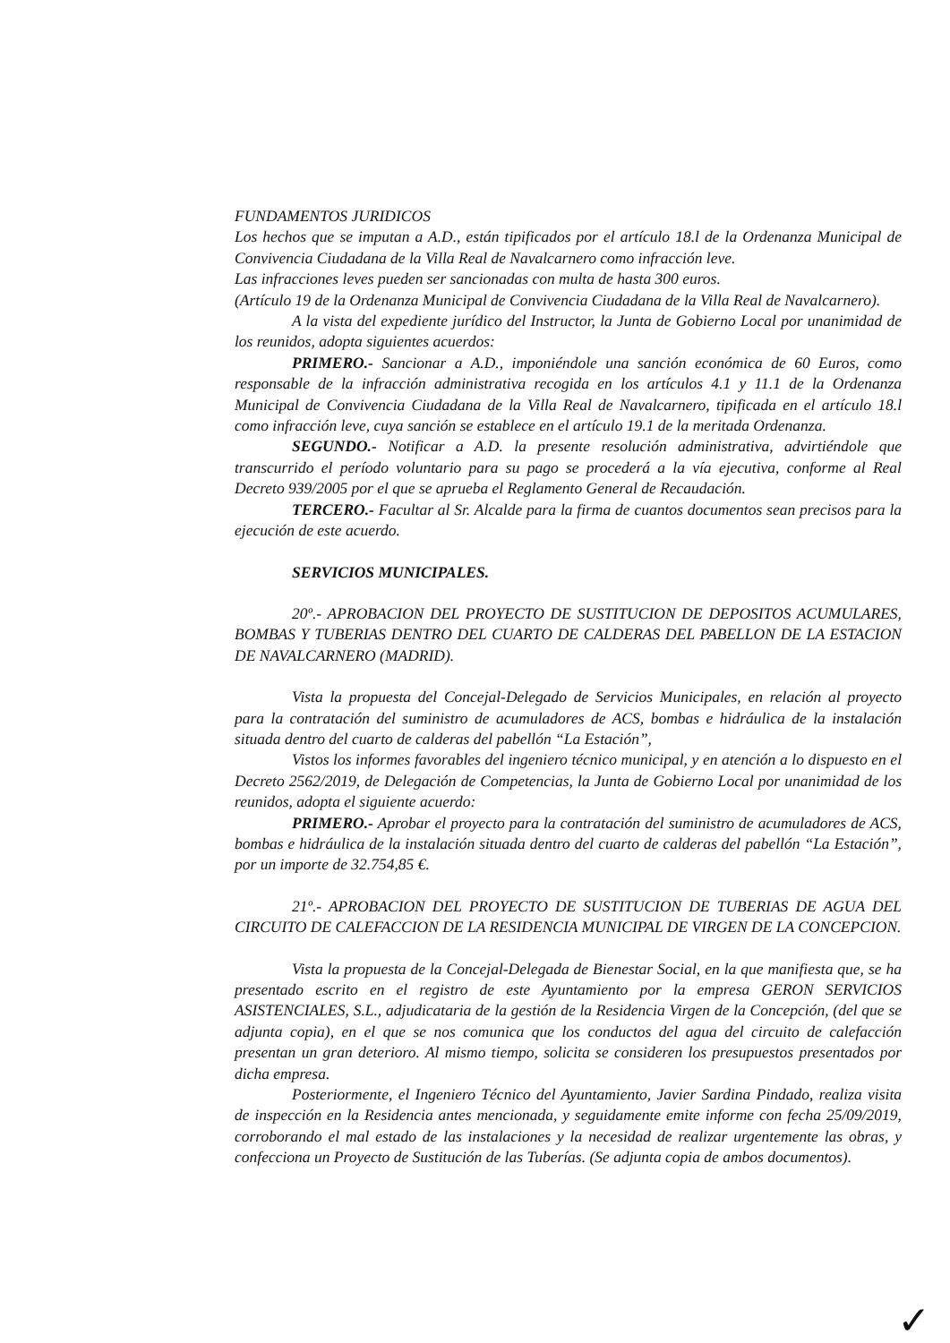FUNDAMENTOS JURIDICOS
Los hechos que se imputan a A.D., están tipificados por el artículo 18.l de la Ordenanza Municipal de Convivencia Ciudadana de la Villa Real de Navalcarnero como infracción leve.
Las infracciones leves pueden ser sancionadas con multa de hasta 300 euros.
(Artículo 19 de la Ordenanza Municipal de Convivencia Ciudadana de la Villa Real de Navalcarnero).
A la vista del expediente jurídico del Instructor, la Junta de Gobierno Local por unanimidad de los reunidos, adopta siguientes acuerdos:
PRIMERO.- Sancionar a A.D., imponiéndole una sanción económica de 60 Euros, como responsable de la infracción administrativa recogida en los artículos 4.1 y 11.1 de la Ordenanza Municipal de Convivencia Ciudadana de la Villa Real de Navalcarnero, tipificada en el artículo 18.l como infracción leve, cuya sanción se establece en el artículo 19.1 de la meritada Ordenanza.
SEGUNDO.- Notificar a A.D. la presente resolución administrativa, advirtiéndole que transcurrido el período voluntario para su pago se procederá a la vía ejecutiva, conforme al Real Decreto 939/2005 por el que se aprueba el Reglamento General de Recaudación.
TERCERO.- Facultar al Sr. Alcalde para la firma de cuantos documentos sean precisos para la ejecución de este acuerdo.
SERVICIOS MUNICIPALES.
20º.- APROBACION DEL PROYECTO DE SUSTITUCION DE DEPOSITOS ACUMULARES, BOMBAS Y TUBERIAS DENTRO DEL CUARTO DE CALDERAS DEL PABELLON DE LA ESTACION DE NAVALCARNERO (MADRID).
Vista la propuesta del Concejal-Delegado de Servicios Municipales, en relación al proyecto para la contratación del suministro de acumuladores de ACS, bombas e hidráulica de la instalación situada dentro del cuarto de calderas del pabellón “La Estación”,
Vistos los informes favorables del ingeniero técnico municipal, y en atención a lo dispuesto en el Decreto 2562/2019, de Delegación de Competencias, la Junta de Gobierno Local por unanimidad de los reunidos, adopta el siguiente acuerdo:
PRIMERO.- Aprobar el proyecto para la contratación del suministro de acumuladores de ACS, bombas e hidráulica de la instalación situada dentro del cuarto de calderas del pabellón “La Estación”, por un importe de 32.754,85 €.
21º.- APROBACION DEL PROYECTO DE SUSTITUCION DE TUBERIAS DE AGUA DEL CIRCUITO DE CALEFACCION DE LA RESIDENCIA MUNICIPAL DE VIRGEN DE LA CONCEPCION.
Vista la propuesta de la Concejal-Delegada de Bienestar Social, en la que manifiesta que, se ha presentado escrito en el registro de este Ayuntamiento por la empresa GERON SERVICIOS ASISTENCIALES, S.L., adjudicataria de la gestión de la Residencia Virgen de la Concepción, (del que se adjunta copia), en el que se nos comunica que los conductos del agua del circuito de calefacción presentan un gran deterioro. Al mismo tiempo, solicita se consideren los presupuestos presentados por dicha empresa.
Posteriormente, el Ingeniero Técnico del Ayuntamiento, Javier Sardina Pindado, realiza visita de inspección en la Residencia antes mencionada, y seguidamente emite informe con fecha 25/09/2019, corroborando el mal estado de las instalaciones y la necesidad de realizar urgentemente las obras, y confecciona un Proyecto de Sustitución de las Tuberías. (Se adjunta copia de ambos documentos).
✓